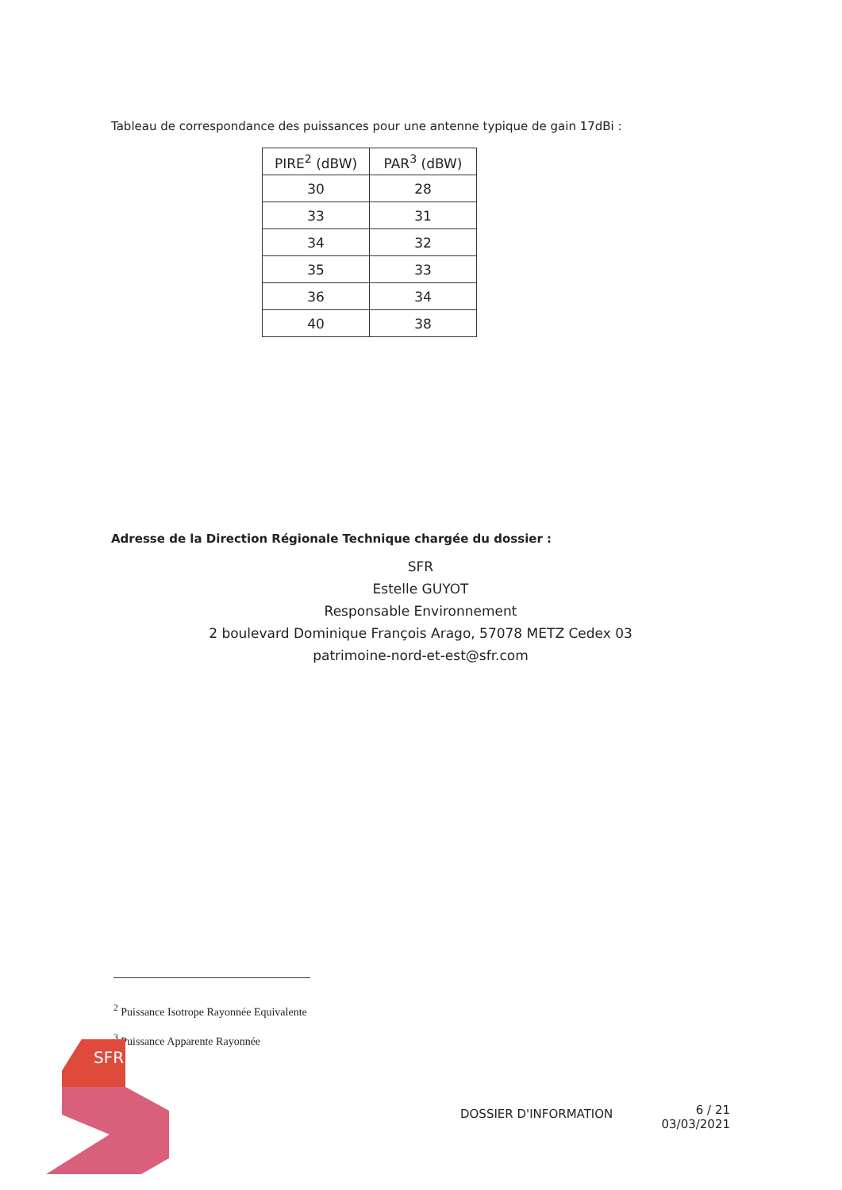Tableau de correspondance des puissances pour une antenne typique de gain 17dBi :
| PIRE<sup>2</sup> (dBW) | PAR<sup>3</sup> (dBW) |
| --- | --- |
| 30 | 28 |
| 33 | 31 |
| 34 | 32 |
| 35 | 33 |
| 36 | 34 |
| 40 | 38 |
Adresse de la Direction Régionale Technique chargée du dossier :
SFR
Estelle GUYOT
Responsable Environnement
2 boulevard Dominique François Arago, 57078 METZ Cedex 03
patrimoine-nord-et-est@sfr.com
<sup>2</sup> Puissance Isotrope Rayonnée Equivalente
<sup>3</sup> Puissance Apparente Rayonnée
SFR
DOSSIER D'INFORMATION
6 / 21
03/03/2021